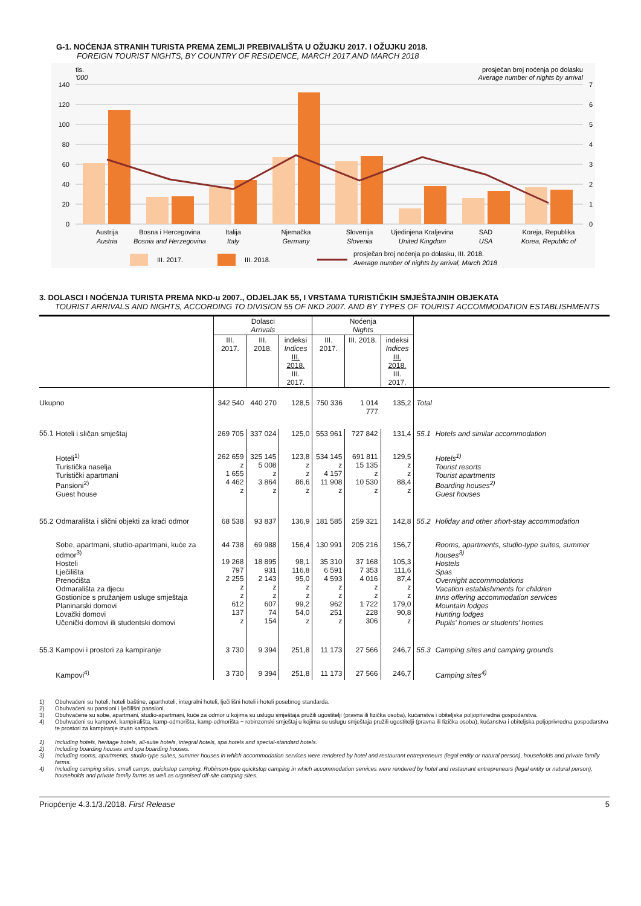G-1. NOĆENJA STRANIH TURISTA PREMA ZEMLJI PREBIVALIŠTA U OŽUJKU 2017. I OŽUJKU 2018.
FOREIGN TOURIST NIGHTS, BY COUNTRY OF RESIDENCE, MARCH 2017 AND MARCH 2018
tis.
'000
prosječan broj noćenja po dolasku
Average number of nights by arrival
140
120
100
80
60
40
20
0
7
6
5
4
3
2
1
0
Austrija
Bosna i Hercegovina
Italija
Njemačka
Slovenija
Ujedinjena Kraljevina
SAD
Koreja, Republika
Austria
Bosnia and Herzegovina
Italy
Germany
Slovenia
United Kingdom
USA
Korea, Republic of
III. 2017.
III. 2018.
prosječan broj noćenja po dolasku, III. 2018.
Average number of nights by arrival, March 2018
3. DOLASCI I NOĆENJA TURISTA PREMA NKD-u 2007., ODJELJAK 55, I VRSTAMA TURISTIČKIH SMJEŠTAJNIH OBJEKATA
TOURIST ARRIVALS AND NIGHTS, ACCORDING TO DIVISION 55 OF NKD 2007. AND BY TYPES OF TOURIST ACCOMMODATION ESTABLISHMENTS
| | | Dolasci Arrivals | | | Noćenja Nights | | | | |
| --- | --- | --- | --- | --- | --- | --- | --- | --- | --- |
| | | III. 2017. | III. 2018. | indeksi Indices III. 2018. III. 2017. | III. 2017. | III. 2018. | indeksi Indices III. 2018. III. 2017. | | |
| Ukupno | | 342 540 | 440 270 | 128,5 | 750 336 | 1 014 777 | 135,2 | Total | |
| 55.1 | Hoteli i sličan smještaj | 269 705 | 337 024 | 125,0 | 553 961 | 727 842 | 131,4 | 55.1 | Hotels and similar accommodation |
| | Hoteli<sup>1)</sup> Turistička naselja Turistički apartmani Pansioni<sup>2)</sup> Guest house | 262 659 z 1 655 4 462 z | 325 145 5 008 z 3 864 z | 123,8 z z 86,6 z | 534 145 z 4 157 11 908 z | 691 811 15 135 z 10 530 z | 129,5 z z 88,4 z | | Hotels<sup>1)</sup> Tourist resorts Tourist apartments Boarding houses<sup>2)</sup> Guest houses |
| 55.2 | Odmarališta i slični objekti za kraći odmor | 68 538 | 93 837 | 136,9 | 181 585 | 259 321 | 142,8 | 55.2 | Holiday and other short-stay accommodation |
| | Sobe, apartmani, studio-apartmani, kuće za odmor<sup>3)</sup> Hosteli Lječilišta Prenoćišta Odmarališta za djecu Gostionice s pružanjem usluge smještaja Planinarski domovi Lovački domovi Učenički domovi ili studentski domovi | 44 738 19 268 797 2 255 z z 612 137 z | 69 988 18 895 931 2 143 z z 607 74 154 | 156,4 98,1 116,8 95,0 z z 99,2 54,0 z | 130 991 35 310 6 591 4 593 z z 962 251 z | 205 216 37 168 7 353 4 016 z z 1 722 228 306 | 156,7 105,3 111,6 87,4 z z 179,0 90,8 z | | Rooms, apartments, studio-type suites, summer houses<sup>3)</sup> Hostels Spas Overnight accommodations Vacation establishments for children Inns offering accommodation services Mountain lodges Hunting lodges Pupils' homes or students' homes |
| 55.3 | Kampovi i prostori za kampiranje | 3 730 | 9 394 | 251,8 | 11 173 | 27 566 | 246,7 | 55.3 | Camping sites and camping grounds |
| | Kampovi<sup>4)</sup> | 3 730 | 9 394 | 251,8 | 11 173 | 27 566 | 246,7 | | Camping sites<sup>4)</sup> |
1) Obuhvaćeni su hoteli, hoteli baštine, aparthoteli, integralni hoteli, lječilišni hoteli i hoteli posebnog standarda.
2) Obuhvaćeni su pansioni i lječilišni pansioni.
3) Obuhvaćene su sobe, apartmani, studio-apartmani, kuće za odmor u kojima su uslugu smještaja pružili ugostitelji (pravna ili fizička osoba), kućanstva i obiteljska poljoprivredna gospodarstva.
4) Obuhvaćeni su kampovi, kampirališta, kamp-odmorišta, kamp-odmorišta − robinzonski smještaj u kojima su uslugu smještaja pružili ugostitelji (pravna ili fizička osoba), kućanstva i obiteljska poljoprivredna gospodarstva te prostori za kampiranje izvan kampova.
1) Including hotels, heritage hotels, all-suite hotels, integral hotels, spa hotels and special-standard hotels.
2) Including boarding houses and spa boarding houses.
3) Including rooms, apartments, studio-type suites, summer houses in which accommodation services were rendered by hotel and restaurant entrepreneurs (legal entity or natural person), households and private family farms.
4) Including camping sites, small camps, quickstop camping, Robinson-type quickstop camping in which accommodation services were rendered by hotel and restaurant entrepreneurs (legal entity or natural person), households and private family farms as well as organised off-site camping sites.
Priopćenje 4.3.1/3./2018. First Release
5